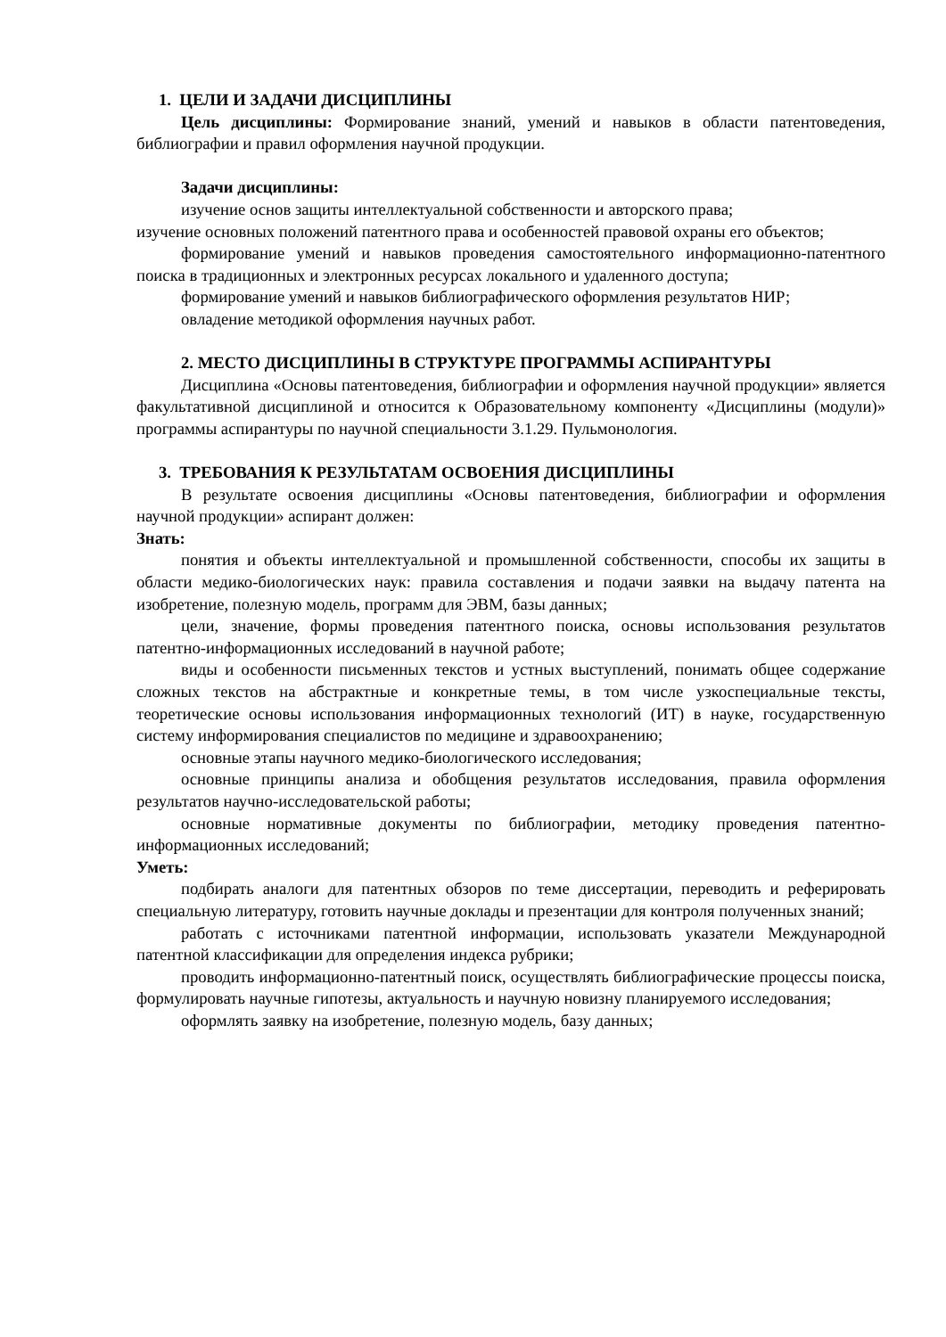1. ЦЕЛИ И ЗАДАЧИ ДИСЦИПЛИНЫ
Цель дисциплины: Формирование знаний, умений и навыков в области патентоведения, библиографии и правил оформления научной продукции.
Задачи дисциплины:
изучение основ защиты интеллектуальной собственности и авторского права;
изучение основных положений патентного права и особенностей правовой охраны его объектов;
формирование умений и навыков проведения самостоятельного информационно-патентного поиска в традиционных и электронных ресурсах локального и удаленного доступа;
формирование умений и навыков библиографического оформления результатов НИР;
овладение методикой оформления научных работ.
2. МЕСТО ДИСЦИПЛИНЫ В СТРУКТУРЕ ПРОГРАММЫ АСПИРАНТУРЫ
Дисциплина «Основы патентоведения, библиографии и оформления научной продукции» является факультативной дисциплиной и относится к Образовательному компоненту «Дисциплины (модули)» программы аспирантуры по научной специальности 3.1.29. Пульмонология.
3. ТРЕБОВАНИЯ К РЕЗУЛЬТАТАМ ОСВОЕНИЯ ДИСЦИПЛИНЫ
В результате освоения дисциплины «Основы патентоведения, библиографии и оформления научной продукции» аспирант должен:
Знать:
понятия и объекты интеллектуальной и промышленной собственности, способы их защиты в области медико-биологических наук: правила составления и подачи заявки на выдачу патента на изобретение, полезную модель, программ для ЭВМ, базы данных;
цели, значение, формы проведения патентного поиска, основы использования результатов патентно-информационных исследований в научной работе;
виды и особенности письменных текстов и устных выступлений, понимать общее содержание сложных текстов на абстрактные и конкретные темы, в том числе узкоспециальные тексты, теоретические основы использования информационных технологий (ИТ) в науке, государственную систему информирования специалистов по медицине и здравоохранению;
основные этапы научного медико-биологического исследования;
основные принципы анализа и обобщения результатов исследования, правила оформления результатов научно-исследовательской работы;
основные нормативные документы по библиографии, методику проведения патентно-информационных исследований;
Уметь:
подбирать аналоги для патентных обзоров по теме диссертации, переводить и реферировать специальную литературу, готовить научные доклады и презентации для контроля полученных знаний;
работать с источниками патентной информации, использовать указатели Международной патентной классификации для определения индекса рубрики;
проводить информационно-патентный поиск, осуществлять библиографические процессы поиска, формулировать научные гипотезы, актуальность и научную новизну планируемого исследования;
оформлять заявку на изобретение, полезную модель, базу данных;